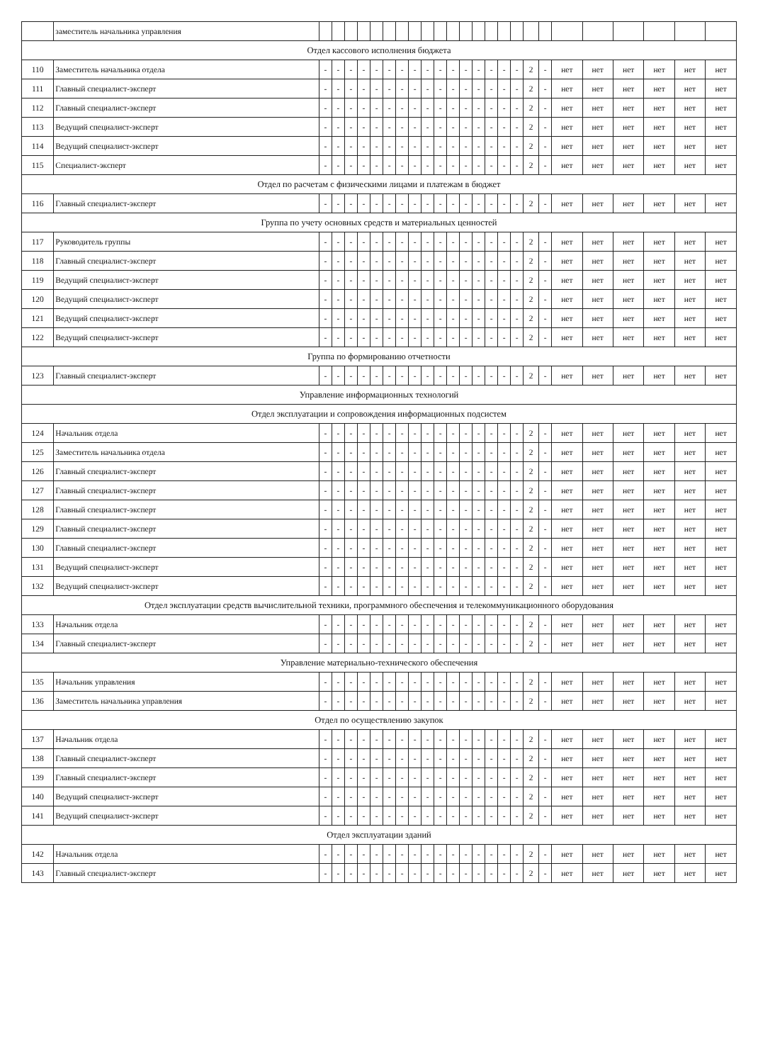| | заместитель начальника управления | | | | | | | | | | | | | | | | | | | | | | | | |
| Отдел кассового исполнения бюджета | | | | | | | | | | | | | | | | | | | | | | | | | |
| 110 | Заместитель начальника отдела | - | - | - | - | - | - | - | - | - | - | - | - | - | - | - | - | 2 | - | нет | нет | нет | нет | нет | нет |
| 111 | Главный специалист-эксперт | - | - | - | - | - | - | - | - | - | - | - | - | - | - | - | - | 2 | - | нет | нет | нет | нет | нет | нет |
| 112 | Главный специалист-эксперт | - | - | - | - | - | - | - | - | - | - | - | - | - | - | - | - | 2 | - | нет | нет | нет | нет | нет | нет |
| 113 | Ведущий специалист-эксперт | - | - | - | - | - | - | - | - | - | - | - | - | - | - | - | - | 2 | - | нет | нет | нет | нет | нет | нет |
| 114 | Ведущий специалист-эксперт | - | - | - | - | - | - | - | - | - | - | - | - | - | - | - | - | 2 | - | нет | нет | нет | нет | нет | нет |
| 115 | Специалист-эксперт | - | - | - | - | - | - | - | - | - | - | - | - | - | - | - | - | 2 | - | нет | нет | нет | нет | нет | нет |
| Отдел по расчетам с физическими лицами и платежам в бюджет | | | | | | | | | | | | | | | | | | | | | | | | | |
| 116 | Главный специалист-эксперт | - | - | - | - | - | - | - | - | - | - | - | - | - | - | - | - | 2 | - | нет | нет | нет | нет | нет | нет |
| Группа по учету основных средств и материальных ценностей | | | | | | | | | | | | | | | | | | | | | | | | | |
| 117 | Руководитель группы | - | - | - | - | - | - | - | - | - | - | - | - | - | - | - | - | 2 | - | нет | нет | нет | нет | нет | нет |
| 118 | Главный специалист-эксперт | - | - | - | - | - | - | - | - | - | - | - | - | - | - | - | - | 2 | - | нет | нет | нет | нет | нет | нет |
| 119 | Ведущий специалист-эксперт | - | - | - | - | - | - | - | - | - | - | - | - | - | - | - | - | 2 | - | нет | нет | нет | нет | нет | нет |
| 120 | Ведущий специалист-эксперт | - | - | - | - | - | - | - | - | - | - | - | - | - | - | - | - | 2 | - | нет | нет | нет | нет | нет | нет |
| 121 | Ведущий специалист-эксперт | - | - | - | - | - | - | - | - | - | - | - | - | - | - | - | - | 2 | - | нет | нет | нет | нет | нет | нет |
| 122 | Ведущий специалист-эксперт | - | - | - | - | - | - | - | - | - | - | - | - | - | - | - | - | 2 | - | нет | нет | нет | нет | нет | нет |
| Группа по формированию отчетности | | | | | | | | | | | | | | | | | | | | | | | | | |
| 123 | Главный специалист-эксперт | - | - | - | - | - | - | - | - | - | - | - | - | - | - | - | - | 2 | - | нет | нет | нет | нет | нет | нет |
| Управление информационных технологий | | | | | | | | | | | | | | | | | | | | | | | | | |
| Отдел эксплуатации и сопровождения информационных подсистем | | | | | | | | | | | | | | | | | | | | | | | | | |
| 124 | Начальник отдела | - | - | - | - | - | - | - | - | - | - | - | - | - | - | - | - | 2 | - | нет | нет | нет | нет | нет | нет |
| 125 | Заместитель начальника отдела | - | - | - | - | - | - | - | - | - | - | - | - | - | - | - | - | 2 | - | нет | нет | нет | нет | нет | нет |
| 126 | Главный специалист-эксперт | - | - | - | - | - | - | - | - | - | - | - | - | - | - | - | - | 2 | - | нет | нет | нет | нет | нет | нет |
| 127 | Главный специалист-эксперт | - | - | - | - | - | - | - | - | - | - | - | - | - | - | - | - | 2 | - | нет | нет | нет | нет | нет | нет |
| 128 | Главный специалист-эксперт | - | - | - | - | - | - | - | - | - | - | - | - | - | - | - | - | 2 | - | нет | нет | нет | нет | нет | нет |
| 129 | Главный специалист-эксперт | - | - | - | - | - | - | - | - | - | - | - | - | - | - | - | - | 2 | - | нет | нет | нет | нет | нет | нет |
| 130 | Главный специалист-эксперт | - | - | - | - | - | - | - | - | - | - | - | - | - | - | - | - | 2 | - | нет | нет | нет | нет | нет | нет |
| 131 | Ведущий специалист-эксперт | - | - | - | - | - | - | - | - | - | - | - | - | - | - | - | - | 2 | - | нет | нет | нет | нет | нет | нет |
| 132 | Ведущий специалист-эксперт | - | - | - | - | - | - | - | - | - | - | - | - | - | - | - | - | 2 | - | нет | нет | нет | нет | нет | нет |
| Отдел эксплуатации средств вычислительной техники, программного обеспечения и телекоммуникационного оборудования | | | | | | | | | | | | | | | | | | | | | | | | | |
| 133 | Начальник отдела | - | - | - | - | - | - | - | - | - | - | - | - | - | - | - | - | 2 | - | нет | нет | нет | нет | нет | нет |
| 134 | Главный специалист-эксперт | - | - | - | - | - | - | - | - | - | - | - | - | - | - | - | - | 2 | - | нет | нет | нет | нет | нет | нет |
| Управление материально-технического обеспечения | | | | | | | | | | | | | | | | | | | | | | | | | |
| 135 | Начальник управления | - | - | - | - | - | - | - | - | - | - | - | - | - | - | - | - | 2 | - | нет | нет | нет | нет | нет | нет |
| 136 | Заместитель начальника управления | - | - | - | - | - | - | - | - | - | - | - | - | - | - | - | - | 2 | - | нет | нет | нет | нет | нет | нет |
| Отдел по осуществлению закупок | | | | | | | | | | | | | | | | | | | | | | | | | |
| 137 | Начальник отдела | - | - | - | - | - | - | - | - | - | - | - | - | - | - | - | - | 2 | - | нет | нет | нет | нет | нет | нет |
| 138 | Главный специалист-эксперт | - | - | - | - | - | - | - | - | - | - | - | - | - | - | - | - | 2 | - | нет | нет | нет | нет | нет | нет |
| 139 | Главный специалист-эксперт | - | - | - | - | - | - | - | - | - | - | - | - | - | - | - | - | 2 | - | нет | нет | нет | нет | нет | нет |
| 140 | Ведущий специалист-эксперт | - | - | - | - | - | - | - | - | - | - | - | - | - | - | - | - | 2 | - | нет | нет | нет | нет | нет | нет |
| 141 | Ведущий специалист-эксперт | - | - | - | - | - | - | - | - | - | - | - | - | - | - | - | - | 2 | - | нет | нет | нет | нет | нет | нет |
| Отдел эксплуатации зданий | | | | | | | | | | | | | | | | | | | | | | | | | |
| 142 | Начальник отдела | - | - | - | - | - | - | - | - | - | - | - | - | - | - | - | - | 2 | - | нет | нет | нет | нет | нет | нет |
| 143 | Главный специалист-эксперт | - | - | - | - | - | - | - | - | - | - | - | - | - | - | - | - | 2 | - | нет | нет | нет | нет | нет | нет |